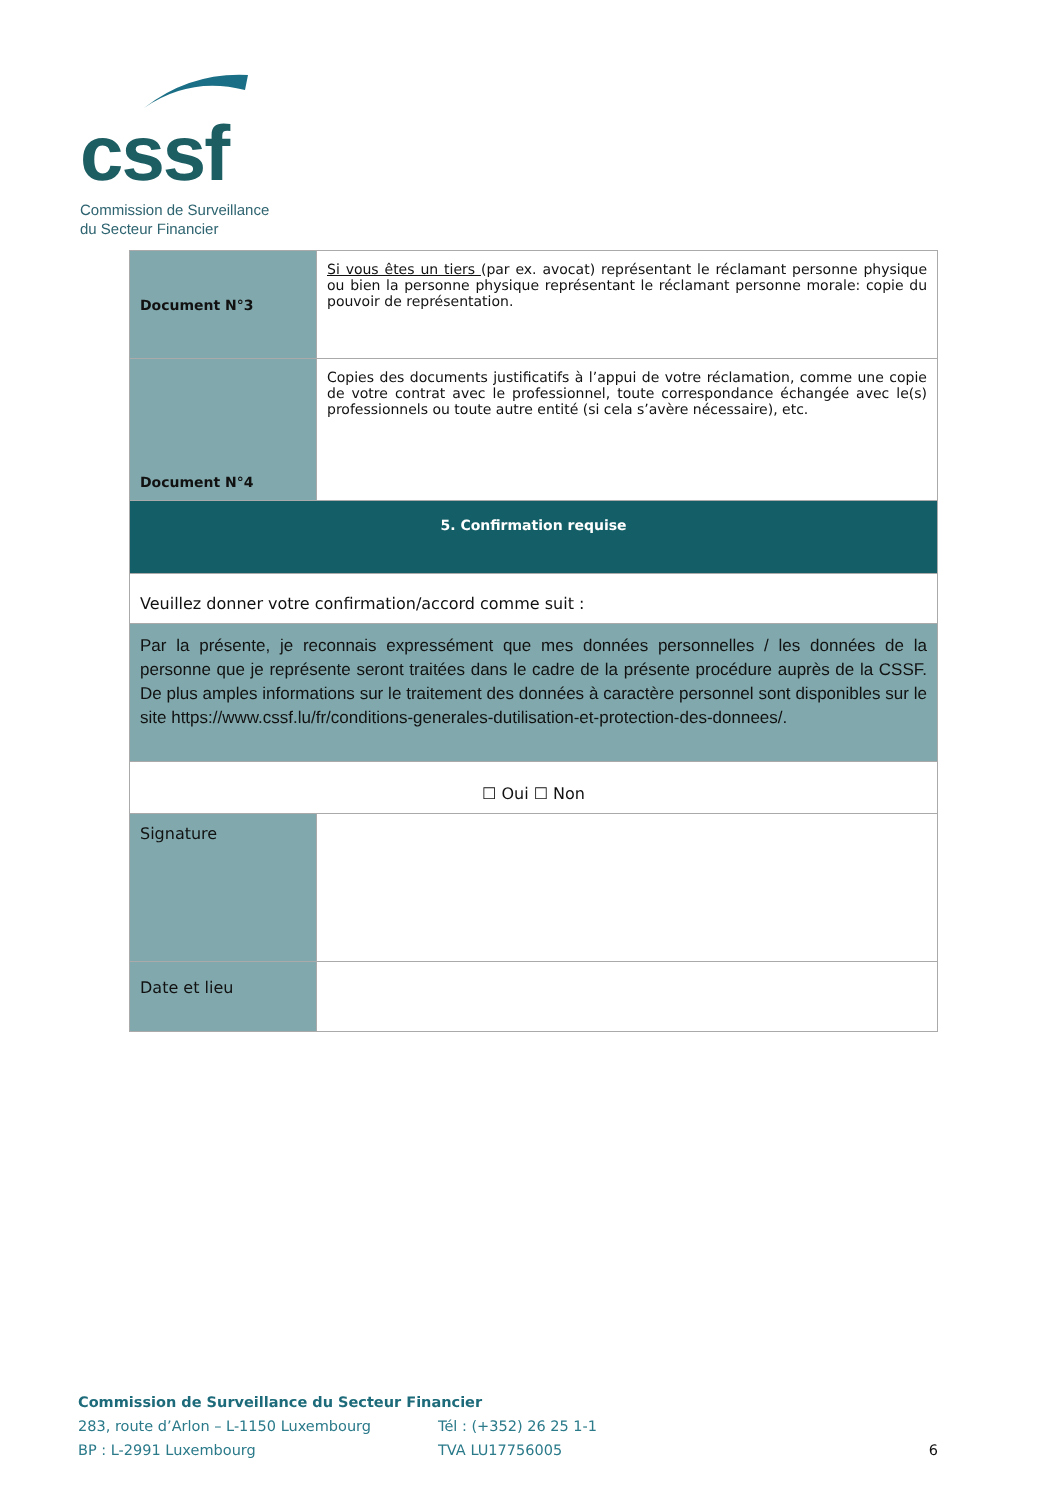cssf
Commission de Surveillance
du Secteur Financier
| Document N°3 | Si vous êtes un tiers (par ex. avocat) représentant le réclamant personne physique ou bien la personne physique représentant le réclamant personne morale: copie du pouvoir de représentation. |
| Document N°4 | Copies des documents justificatifs à l’appui de votre réclamation, comme une copie de votre contrat avec le professionnel, toute correspondance échangée avec le(s) professionnels ou toute autre entité (si cela s’avère nécessaire), etc. |
| 5. Confirmation requise | |
| Veuillez donner votre confirmation/accord comme suit : | |
| Par la présente, je reconnais expressément que mes données personnelles / les données de la personne que je représente seront traitées dans le cadre de la présente procédure auprès de la CSSF. De plus amples informations sur le traitement des données à caractère personnel sont disponibles sur le site https://www.cssf.lu/fr/conditions-generales-dutilisation-et-protection-des-donnees/. | |
| ☐ Oui ☐ Non | |
| Signature | |
| Date et lieu | |
Commission de Surveillance du Secteur Financier
283, route d’Arlon – L-1150 Luxembourg Tél : (+352) 26 25 1-1
BP : L-2991 Luxembourg TVA LU17756005 6